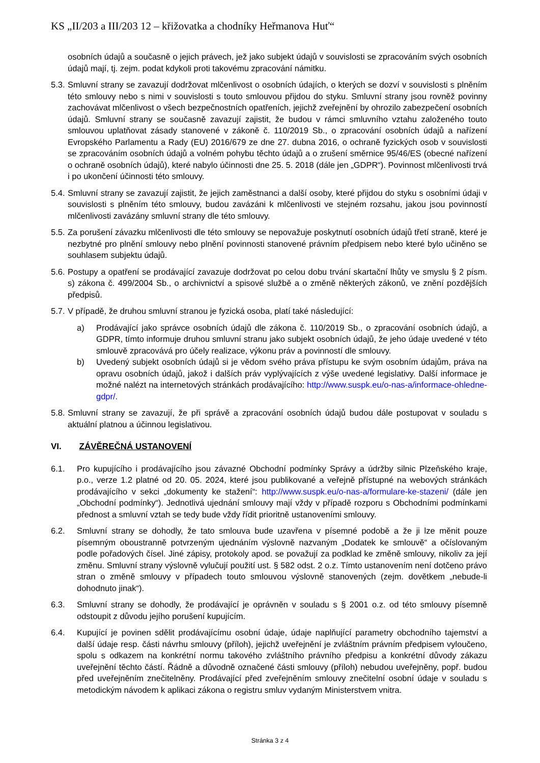KS „II/203 a III/203 12 – křižovatka a chodníky Heřmanova Huť“
osobních údajů a současně o jejich právech, jež jako subjekt údajů v souvislosti se zpracováním svých osobních údajů mají, tj. zejm. podat kdykoli proti takovému zpracování námitku.
5.3.
Smluvní strany se zavazují dodržovat mlčenlivost o osobních údajích, o kterých se dozví v souvislosti s plněním této smlouvy nebo s nimi v souvislosti s touto smlouvou přijdou do styku. Smluvní strany jsou rovněž povinny zachovávat mlčenlivost o všech bezpečnostních opatřeních, jejichž zveřejnění by ohrozilo zabezpečení osobních údajů. Smluvní strany se současně zavazují zajistit, že budou v rámci smluvního vztahu založeného touto smlouvou uplatňovat zásady stanovené v zákoně č. 110/2019 Sb., o zpracování osobních údajů a nařízení Evropského Parlamentu a Rady (EU) 2016/679 ze dne 27. dubna 2016, o ochraně fyzických osob v souvislosti se zpracováním osobních údajů a volném pohybu těchto údajů a o zrušení směrnice 95/46/ES (obecné nařízení o ochraně osobních údajů), které nabylo účinnosti dne 25. 5. 2018 (dále jen „GDPR“). Povinnost mlčenlivosti trvá i po ukončení účinnosti této smlouvy.
5.4.
Smluvní strany se zavazují zajistit, že jejich zaměstnanci a další osoby, které přijdou do styku s osobními údaji v souvislosti s plněním této smlouvy, budou zavázáni k mlčenlivosti ve stejném rozsahu, jakou jsou povinností mlčenlivosti zavázány smluvní strany dle této smlouvy.
5.5.
Za porušení závazku mlčenlivosti dle této smlouvy se nepovažuje poskytnutí osobních údajů třetí straně, které je nezbytné pro plnění smlouvy nebo plnění povinnosti stanovené právním předpisem nebo které bylo učiněno se souhlasem subjektu údajů.
5.6.
Postupy a opatření se prodávající zavazuje dodržovat po celou dobu trvání skartační lhůty ve smyslu § 2 písm. s) zákona č. 499/2004 Sb., o archivnictví a spisové službě a o změně některých zákonů, ve znění pozdějších předpisů.
5.7.
V případě, že druhou smluvní stranou je fyzická osoba, platí také následující:
a) Prodávající jako správce osobních údajů dle zákona č. 110/2019 Sb., o zpracování osobních údajů, a GDPR, tímto informuje druhou smluvní stranu jako subjekt osobních údajů, že jeho údaje uvedené v této smlouvě zpracovává pro účely realizace, výkonu práv a povinností dle smlouvy.
b) Uvedený subjekt osobních údajů si je vědom svého práva přístupu ke svým osobním údajům, práva na opravu osobních údajů, jakož i dalších práv vyplývajících z výše uvedené legislativy. Další informace je možné nalézt na internetových stránkách prodávajícího: http://www.suspk.eu/o-nas-a/informace-ohledne-gdpr/.
5.8.
Smluvní strany se zavazují, že při správě a zpracování osobních údajů budou dále postupovat v souladu s aktuální platnou a účinnou legislativou.
VI. ZÁVĚREČNÁ USTANOVENÍ
6.1. Pro kupujícího i prodávajícího jsou závazné Obchodní podmínky Správy a údržby silnic Plzeňského kraje, p.o., verze 1.2 platné od 20. 05. 2024, které jsou publikované a veřejně přístupné na webových stránkách prodávajícího v sekci „dokumenty ke stažení“: http://www.suspk.eu/o-nas-a/formulare-ke-stazeni/ (dále jen „Obchodní podmínky“). Jednotlivá ujednání smlouvy mají vždy v případě rozporu s Obchodními podmínkami přednost a smluvní vztah se tedy bude vždy řídit prioritně ustanoveními smlouvy.
6.2. Smluvní strany se dohodly, že tato smlouva bude uzavřena v písemné podobě a že ji lze měnit pouze písemným oboustranně potvrzeným ujednáním výslovně nazvaným „Dodatek ke smlouvě“ a očíslovaným podle pořadových čísel. Jiné zápisy, protokoly apod. se považují za podklad ke změně smlouvy, nikoliv za její změnu. Smluvní strany výslovně vylučují použití ust. § 582 odst. 2 o.z. Tímto ustanovením není dotčeno právo stran o změně smlouvy v případech touto smlouvou výslovně stanovených (zejm. dovětkem „nebude-li dohodnuto jinak“).
6.3. Smluvní strany se dohodly, že prodávající je oprávněn v souladu s § 2001 o.z. od této smlouvy písemně odstoupit z důvodu jejího porušení kupujícím.
6.4. Kupující je povinen sdělit prodávajícímu osobní údaje, údaje naplňující parametry obchodního tajemství a další údaje resp. části návrhu smlouvy (příloh), jejichž uveřejnění je zvláštním právním předpisem vyloučeno, spolu s odkazem na konkrétní normu takového zvláštního právního předpisu a konkrétní důvody zákazu uveřejnění těchto částí. Řádně a důvodně označené části smlouvy (příloh) nebudou uveřejněny, popř. budou před uveřejněním znečitelněny. Prodávající před zveřejněním smlouvy znečitelní osobní údaje v souladu s metodickým návodem k aplikaci zákona o registru smluv vydaným Ministerstvem vnitra.
Stránka 3 z 4